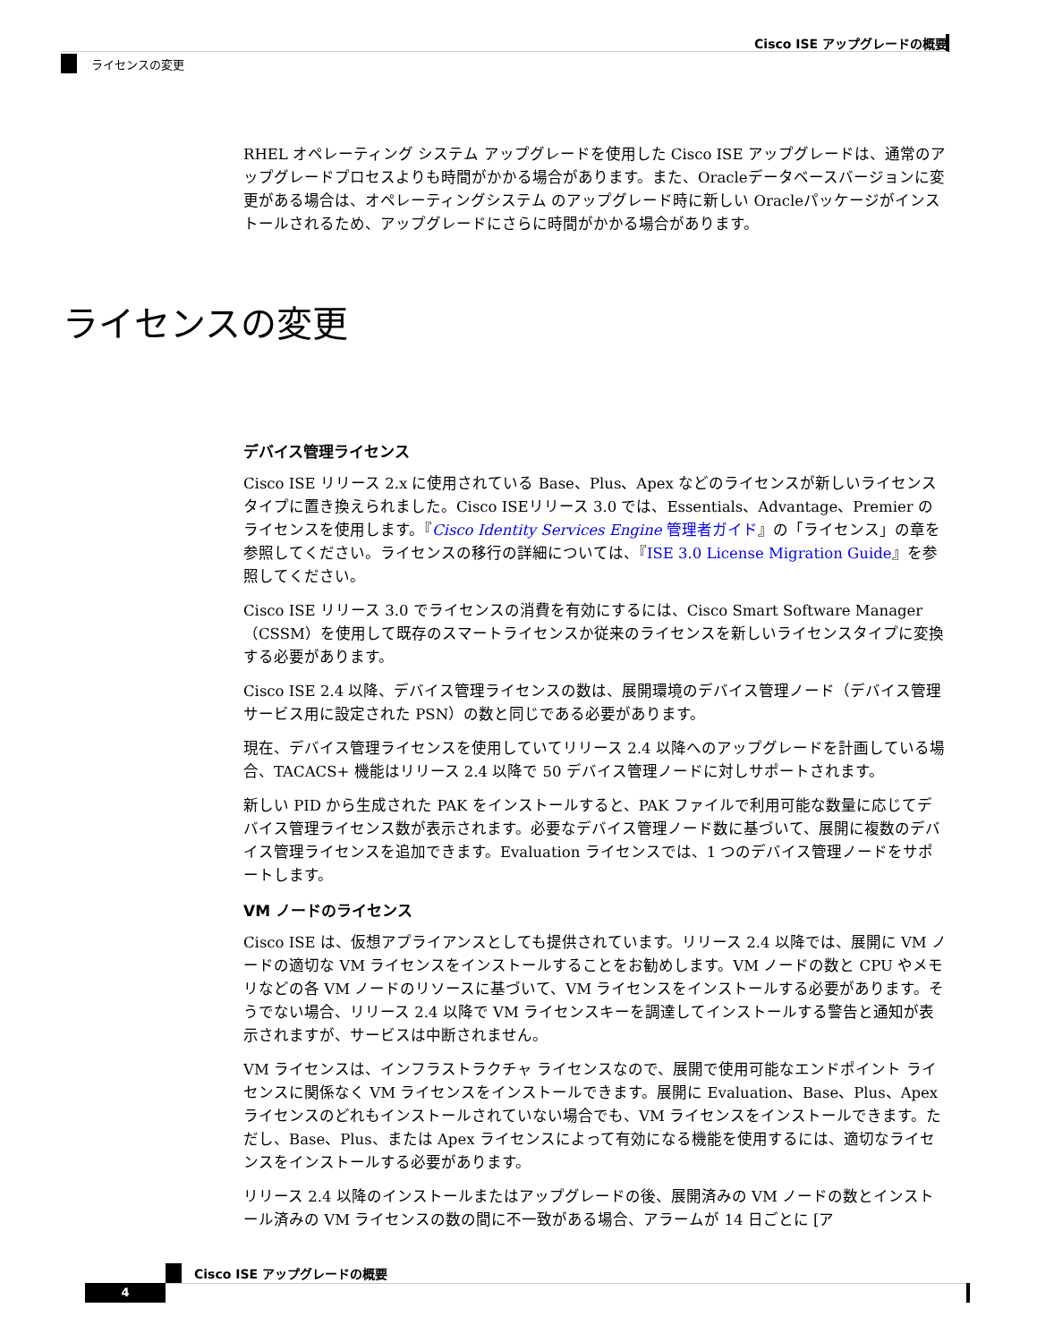Cisco ISE アップグレードの概要
ライセンスの変更
RHEL オペレーティング システム アップグレードを使用した Cisco ISE アップグレードは、通常のアップグレードプロセスよりも時間がかかる場合があります。また、Oracleデータベースバージョンに変更がある場合は、オペレーティングシステム のアップグレード時に新しい Oracleパッケージがインストールされるため、アップグレードにさらに時間がかかる場合があります。
デバイス管理ライセンス
Cisco ISE リリース 2.x に使用されている Base、Plus、Apex などのライセンスが新しいライセンスタイプに置き換えられました。Cisco ISEリリース 3.0 では、Essentials、Advantage、Premier のライセンスを使用します。『Cisco Identity Services Engine 管理者ガイド』の「ライセンス」の章を参照してください。ライセンスの移行の詳細については、『ISE 3.0 License Migration Guide』を参照してください。
Cisco ISE リリース 3.0 でライセンスの消費を有効にするには、Cisco Smart Software Manager（CSSM）を使用して既存のスマートライセンスか従来のライセンスを新しいライセンスタイプに変換する必要があります。
Cisco ISE 2.4 以降、デバイス管理ライセンスの数は、展開環境のデバイス管理ノード（デバイス管理サービス用に設定された PSN）の数と同じである必要があります。
現在、デバイス管理ライセンスを使用していてリリース 2.4 以降へのアップグレードを計画している場合、TACACS+ 機能はリリース 2.4 以降で 50 デバイス管理ノードに対しサポートされます。
新しい PID から生成された PAK をインストールすると、PAK ファイルで利用可能な数量に応じてデバイス管理ライセンス数が表示されます。必要なデバイス管理ノード数に基づいて、展開に複数のデバイス管理ライセンスを追加できます。Evaluation ライセンスでは、1 つのデバイス管理ノードをサポートします。
VM ノードのライセンス
Cisco ISE は、仮想アプライアンスとしても提供されています。リリース 2.4 以降では、展開に VM ノードの適切な VM ライセンスをインストールすることをお勧めします。VM ノードの数と CPU やメモリなどの各 VM ノードのリソースに基づいて、VM ライセンスをインストールする必要があります。そうでない場合、リリース 2.4 以降で VM ライセンスキーを調達してインストールする警告と通知が表示されますが、サービスは中断されません。
VM ライセンスは、インフラストラクチャ ライセンスなので、展開で使用可能なエンドポイント ライセンスに関係なく VM ライセンスをインストールできます。展開に Evaluation、Base、Plus、Apex ライセンスのどれもインストールされていない場合でも、VM ライセンスをインストールできます。ただし、Base、Plus、または Apex ライセンスによって有効になる機能を使用するには、適切なライセンスをインストールする必要があります。
リリース 2.4 以降のインストールまたはアップグレードの後、展開済みの VM ノードの数とインストール済みの VM ライセンスの数の間に不一致がある場合、アラームが 14 日ごとに [ア
ライセンスの変更
Cisco ISE アップグレードの概要
4